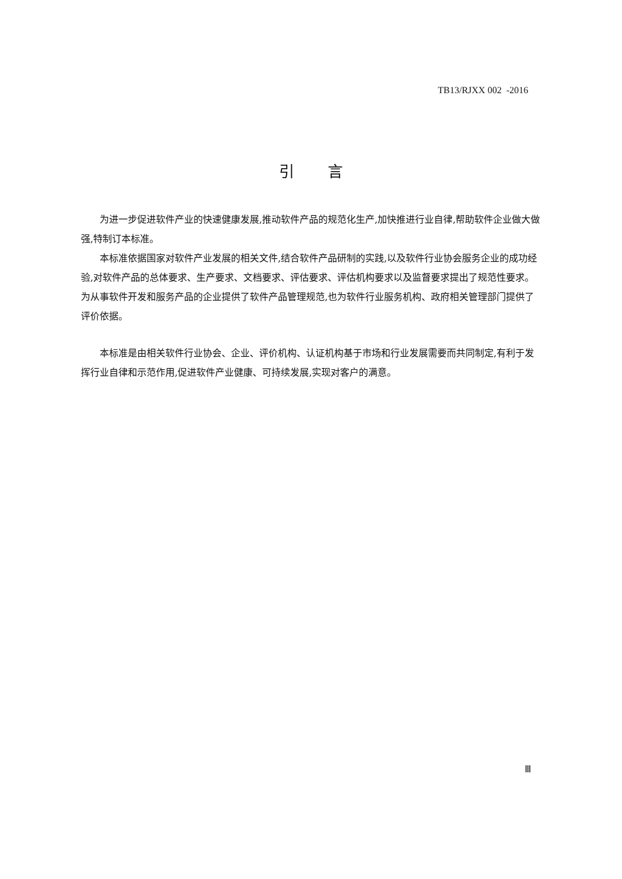TB13/RJXX 002 -2016
引 言
为进一步促进软件产业的快速健康发展,推动软件产品的规范化生产,加快推进行业自律,帮助软件企业做大做强,特制订本标准。
本标准依据国家对软件产业发展的相关文件,结合软件产品研制的实践,以及软件行业协会服务企业的成功经验,对软件产品的总体要求、生产要求、文档要求、评估要求、评估机构要求以及监督要求提出了规范性要求。为从事软件开发和服务产品的企业提供了软件产品管理规范,也为软件行业服务机构、政府相关管理部门提供了评价依据。
本标准是由相关软件行业协会、企业、评价机构、认证机构基于市场和行业发展需要而共同制定,有利于发挥行业自律和示范作用,促进软件产业健康、可持续发展,实现对客户的满意。
Ⅲ